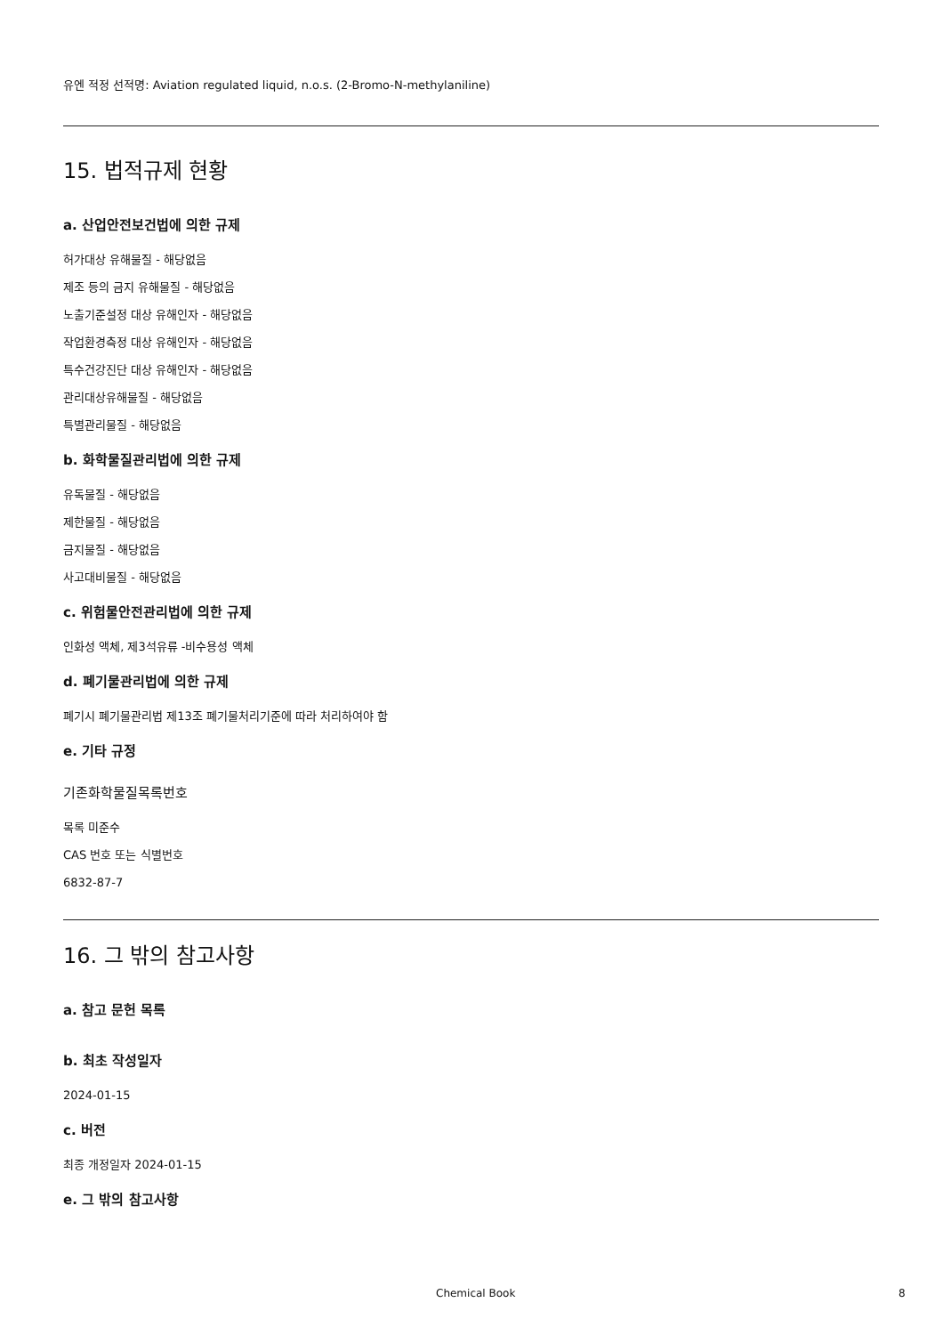유엔 적정 선적명: Aviation regulated liquid, n.o.s. (2-Bromo-N-methylaniline)
15. 법적규제 현황
a. 산업안전보건법에 의한 규제
허가대상 유해물질 - 해당없음
제조 등의 금지 유해물질 - 해당없음
노출기준설정 대상 유해인자 - 해당없음
작업환경측정 대상 유해인자 - 해당없음
특수건강진단 대상 유해인자 - 해당없음
관리대상유해물질 - 해당없음
특별관리물질 - 해당없음
b. 화학물질관리법에 의한 규제
유독물질 - 해당없음
제한물질 - 해당없음
금지물질 - 해당없음
사고대비물질 - 해당없음
c. 위험물안전관리법에 의한 규제
인화성 액체, 제3석유류 -비수용성 액체
d. 폐기물관리법에 의한 규제
폐기시 폐기물관리법 제13조 폐기물처리기준에 따라 처리하여야 함
e. 기타 규정
기존화학물질목록번호
목록 미준수
CAS 번호 또는 식별번호
6832-87-7
16. 그 밖의 참고사항
a. 참고 문헌 목록
b. 최초 작성일자
2024-01-15
c. 버전
최종 개정일자 2024-01-15
e. 그 밖의 참고사항
Chemical Book 8